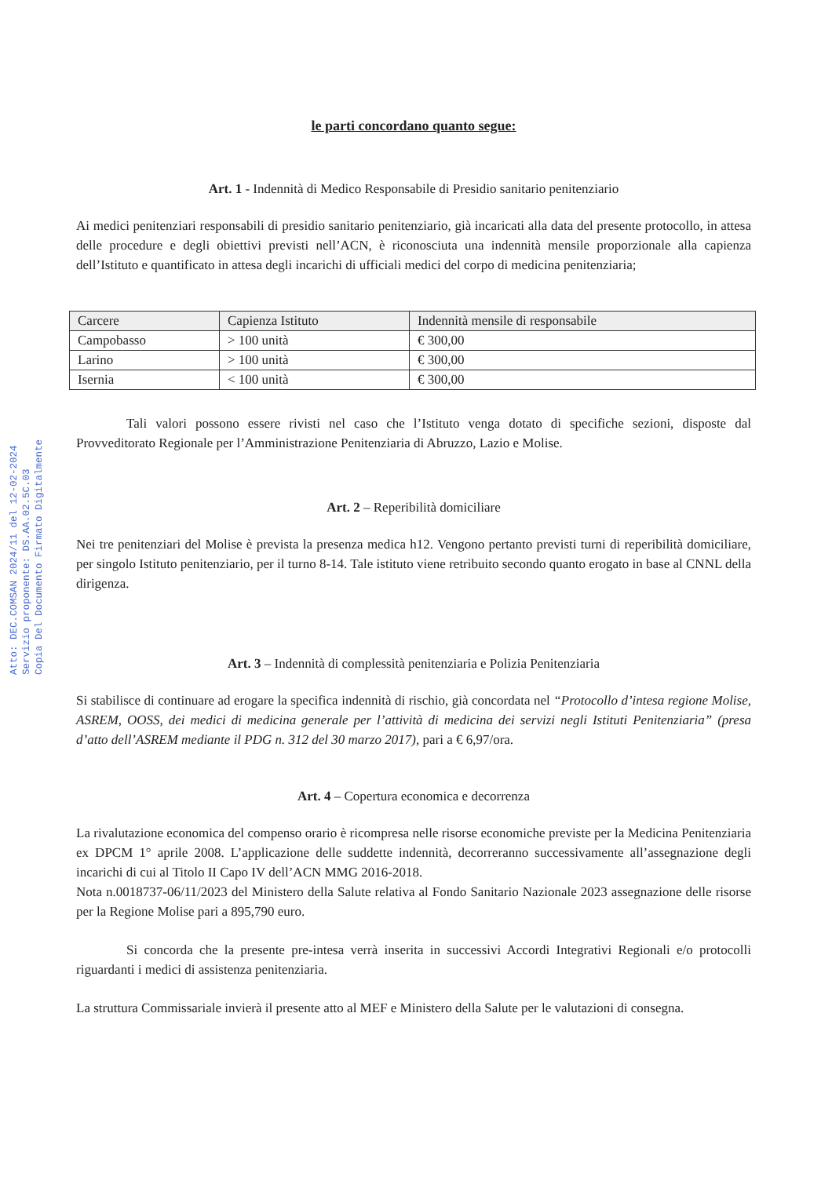Atto: DEC.COMSAN 2024/11 del 12-02-2024
Servizio proponente: DS.AA.02.5C.03
Copia Del Documento Firmato Digitalmente
le parti concordano quanto segue:
Art. 1 - Indennità di Medico Responsabile di Presidio sanitario penitenziario
Ai medici penitenziari responsabili di presidio sanitario penitenziario, già incaricati alla data del presente protocollo, in attesa delle procedure e degli obiettivi previsti nell’ACN, è riconosciuta una indennità mensile proporzionale alla capienza dell’Istituto e quantificato in attesa degli incarichi di ufficiali medici del corpo di medicina penitenziaria;
| Carcere | Capienza Istituto | Indennità mensile di responsabile |
| --- | --- | --- |
| Campobasso | > 100 unità | € 300,00 |
| Larino | > 100 unità | € 300,00 |
| Isernia | < 100 unità | € 300,00 |
Tali valori possono essere rivisti nel caso che l’Istituto venga dotato di specifiche sezioni, disposte dal Provveditorato Regionale per l’Amministrazione Penitenziaria di Abruzzo, Lazio e Molise.
Art. 2 – Reperibilità domiciliare
Nei tre penitenziari del Molise è prevista la presenza medica h12. Vengono pertanto previsti turni di reperibilità domiciliare, per singolo Istituto penitenziario, per il turno 8-14. Tale istituto viene retribuito secondo quanto erogato in base al CNNL della dirigenza.
Art. 3 – Indennità di complessità penitenziaria e Polizia Penitenziaria
Si stabilisce di continuare ad erogare la specifica indennità di rischio, già concordata nel “Protocollo d’intesa regione Molise, ASREM, OOSS, dei medici di medicina generale per l’attività di medicina dei servizi negli Istituti Penitenziaria” (presa d’atto dell’ASREM mediante il PDG n. 312 del 30 marzo 2017), pari a € 6,97/ora.
Art. 4 – Copertura economica e decorrenza
La rivalutazione economica del compenso orario è ricompresa nelle risorse economiche previste per la Medicina Penitenziaria ex DPCM 1° aprile 2008. L’applicazione delle suddette indennità, decorreranno successivamente all’assegnazione degli incarichi di cui al Titolo II Capo IV dell’ACN MMG 2016-2018.
Nota n.0018737-06/11/2023 del Ministero della Salute relativa al Fondo Sanitario Nazionale 2023 assegnazione delle risorse per la Regione Molise pari a 895,790 euro.
Si concorda che la presente pre-intesa verrà inserita in successivi Accordi Integrativi Regionali e/o protocolli riguardanti i medici di assistenza penitenziaria.
La struttura Commissariale invierà il presente atto al MEF e Ministero della Salute per le valutazioni di consegna.